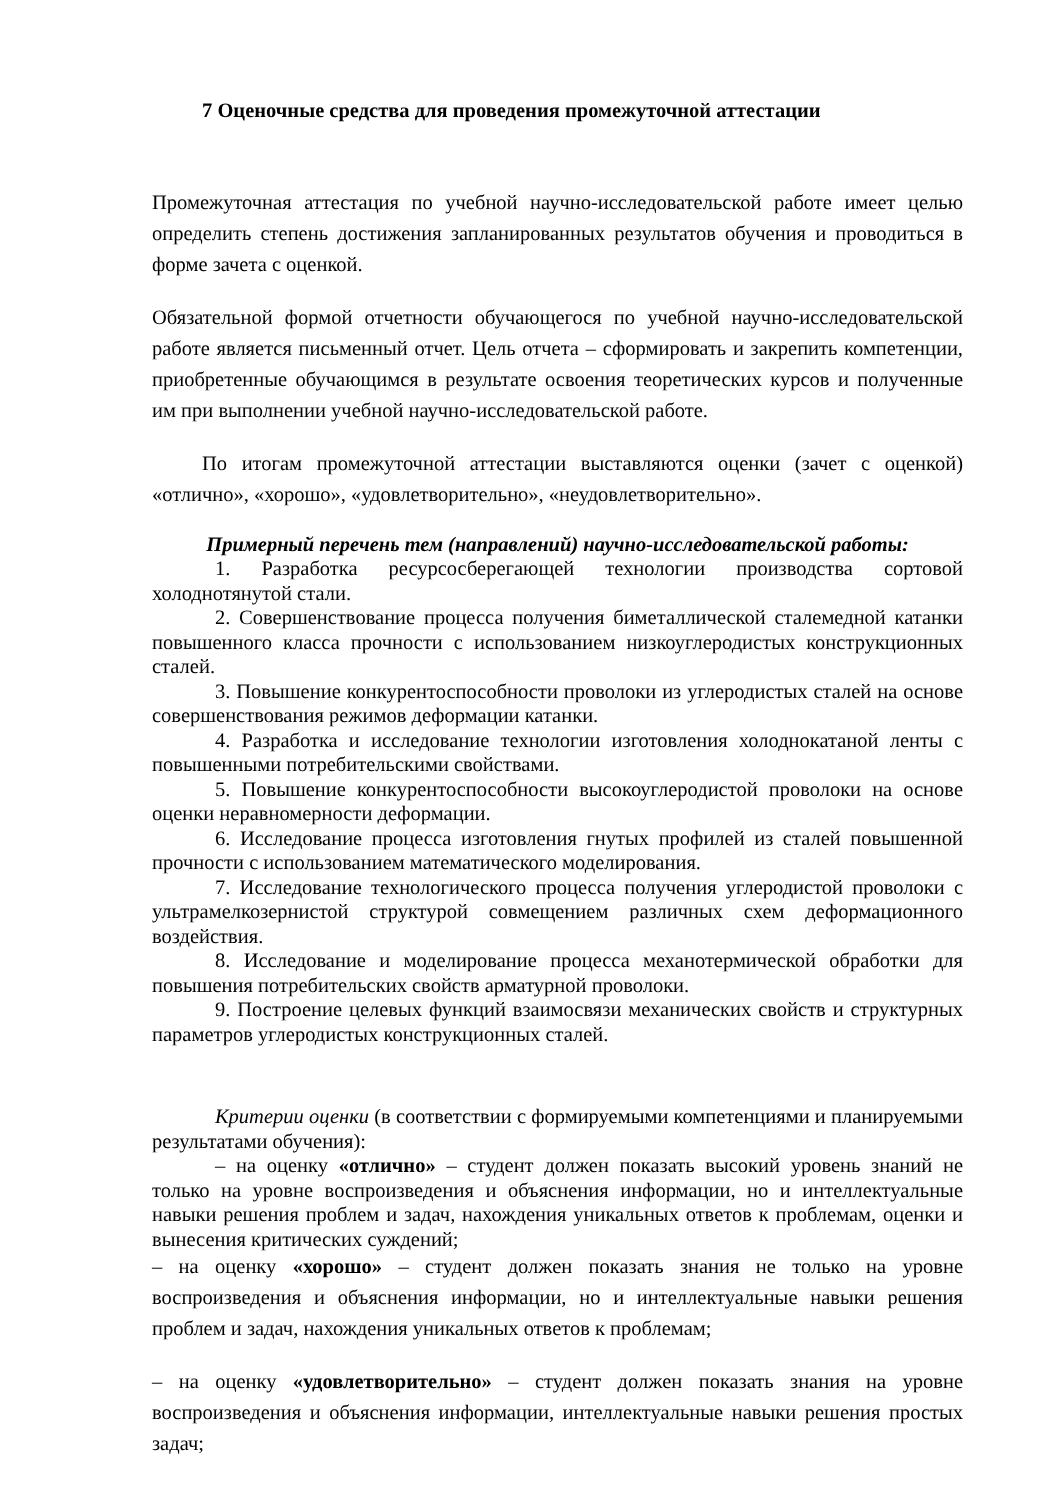7 Оценочные средства для проведения промежуточной аттестации
Промежуточная аттестация по учебной научно-исследовательской работе имеет целью определить степень достижения запланированных результатов обучения и проводиться в форме зачета с оценкой.
Обязательной формой отчетности обучающегося по учебной научно-исследовательской работе является письменный отчет. Цель отчета – сформировать и закрепить компетенции, приобретенные обучающимся в результате освоения теоретических курсов и полученные им при выполнении учебной научно-исследовательской работе.
По итогам промежуточной аттестации выставляются оценки (зачет с оценкой) «отлично», «хорошо», «удовлетворительно», «неудовлетворительно».
Примерный перечень тем (направлений) научно-исследовательской работы:
1. Разработка ресурсосберегающей технологии производства сортовой холоднотянутой стали.
2. Совершенствование процесса получения биметаллической сталемедной катанки повышенного класса прочности с использованием низкоуглеродистых конструкционных сталей.
3. Повышение конкурентоспособности проволоки из углеродистых сталей на основе совершенствования режимов деформации катанки.
4. Разработка и исследование технологии изготовления холоднокатаной ленты с повышенными потребительскими свойствами.
5. Повышение конкурентоспособности высокоуглеродистой проволоки на основе оценки неравномерности деформации.
6. Исследование процесса изготовления гнутых профилей из сталей повышенной прочности с использованием математического моделирования.
7. Исследование технологического процесса получения углеродистой проволоки с ультрамелкозернистой структурой совмещением различных схем деформационного воздействия.
8. Исследование и моделирование процесса механотермической обработки для повышения потребительских свойств арматурной проволоки.
9. Построение целевых функций взаимосвязи механических свойств и структурных параметров углеродистых конструкционных сталей.
Критерии оценки (в соответствии с формируемыми компетенциями и планируемыми результатами обучения):
– на оценку «отлично» – студент должен показать высокий уровень знаний не только на уровне воспроизведения и объяснения информации, но и интеллектуальные навыки решения проблем и задач, нахождения уникальных ответов к проблемам, оценки и вынесения критических суждений;
– на оценку «хорошо» – студент должен показать знания не только на уровне воспроизведения и объяснения информации, но и интеллектуальные навыки решения проблем и задач, нахождения уникальных ответов к проблемам;
– на оценку «удовлетворительно» – студент должен показать знания на уровне воспроизведения и объяснения информации, интеллектуальные навыки решения простых задач;